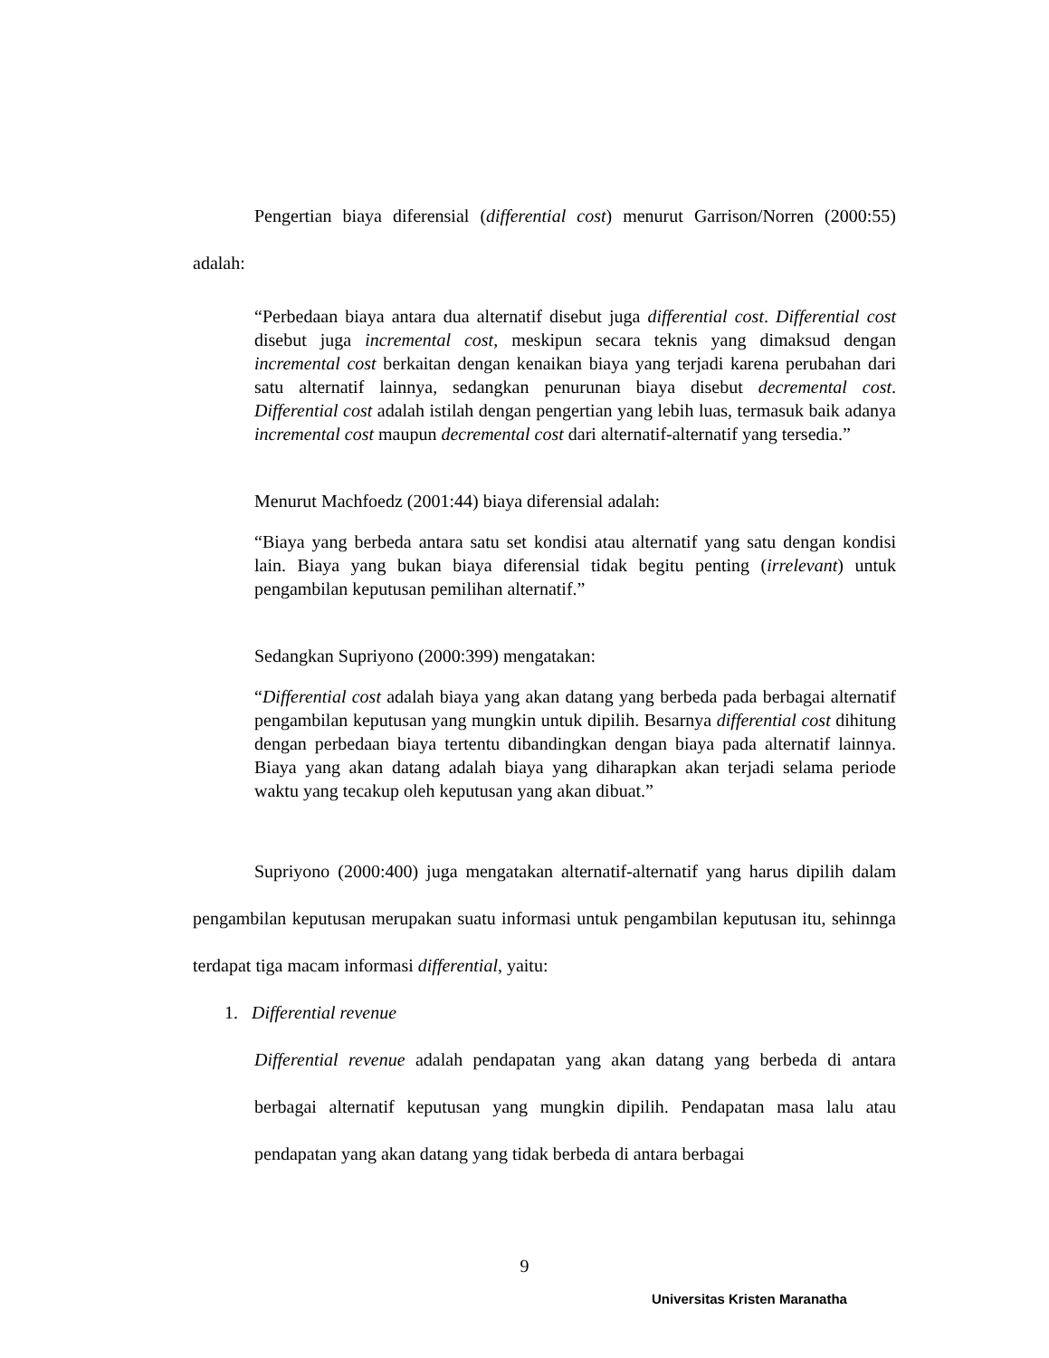Pengertian biaya diferensial (differential cost) menurut Garrison/Norren (2000:55) adalah:
“Perbedaan biaya antara dua alternatif disebut juga differential cost. Differential cost disebut juga incremental cost, meskipun secara teknis yang dimaksud dengan incremental cost berkaitan dengan kenaikan biaya yang terjadi karena perubahan dari satu alternatif lainnya, sedangkan penurunan biaya disebut decremental cost. Differential cost adalah istilah dengan pengertian yang lebih luas, termasuk baik adanya incremental cost maupun decremental cost dari alternatif-alternatif yang tersedia.”
Menurut Machfoedz (2001:44) biaya diferensial adalah:
“Biaya yang berbeda antara satu set kondisi atau alternatif yang satu dengan kondisi lain. Biaya yang bukan biaya diferensial tidak begitu penting (irrelevant) untuk pengambilan keputusan pemilihan alternatif.”
Sedangkan Supriyono (2000:399) mengatakan:
“Differential cost adalah biaya yang akan datang yang berbeda pada berbagai alternatif pengambilan keputusan yang mungkin untuk dipilih. Besarnya differential cost dihitung dengan perbedaan biaya tertentu dibandingkan dengan biaya pada alternatif lainnya. Biaya yang akan datang adalah biaya yang diharapkan akan terjadi selama periode waktu yang tecakup oleh keputusan yang akan dibuat.”
Supriyono (2000:400) juga mengatakan alternatif-alternatif yang harus dipilih dalam pengambilan keputusan merupakan suatu informasi untuk pengambilan keputusan itu, sehinnga terdapat tiga macam informasi differential, yaitu:
1. Differential revenue
Differential revenue adalah pendapatan yang akan datang yang berbeda di antara berbagai alternatif keputusan yang mungkin dipilih. Pendapatan masa lalu atau pendapatan yang akan datang yang tidak berbeda di antara berbagai
9
Universitas Kristen Maranatha